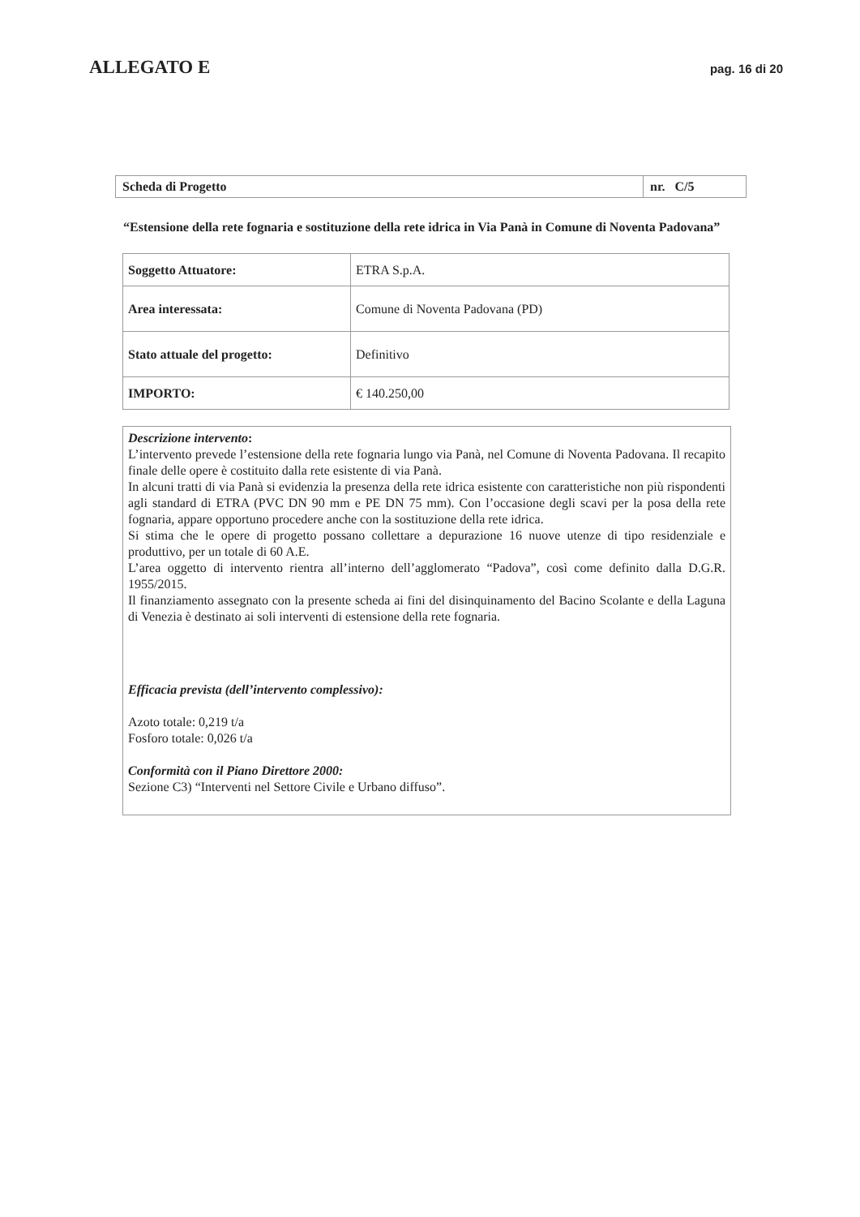ALLEGATO E pag. 16 di 20
| Scheda di Progetto | nr. C/5 |
“Estensione della rete fognaria e sostituzione della rete idrica in Via Panà in Comune di Noventa Padovana”
| Soggetto Attuatore: | ETRA S.p.A. |
| Area interessata: | Comune di Noventa Padovana (PD) |
| Stato attuale del progetto: | Definitivo |
| IMPORTO: | € 140.250,00 |
Descrizione intervento:
L’intervento prevede l’estensione della rete fognaria lungo via Panà, nel Comune di Noventa Padovana. Il recapito finale delle opere è costituito dalla rete esistente di via Panà.
In alcuni tratti di via Panà si evidenzia la presenza della rete idrica esistente con caratteristiche non più rispondenti agli standard di ETRA (PVC DN 90 mm e PE DN 75 mm). Con l’occasione degli scavi per la posa della rete fognaria, appare opportuno procedere anche con la sostituzione della rete idrica.
Si stima che le opere di progetto possano collettare a depurazione 16 nuove utenze di tipo residenziale e produttivo, per un totale di 60 A.E.
L’area oggetto di intervento rientra all’interno dell’agglomerato “Padova”, così come definito dalla D.G.R. 1955/2015.
Il finanziamento assegnato con la presente scheda ai fini del disinquinamento del Bacino Scolante e della Laguna di Venezia è destinato ai soli interventi di estensione della rete fognaria.
Efficacia prevista (dell’intervento complessivo):
Azoto totale: 0,219 t/a
Fosforo totale: 0,026 t/a
Conformità con il Piano Direttore 2000:
Sezione C3) “Interventi nel Settore Civile e Urbano diffuso”.